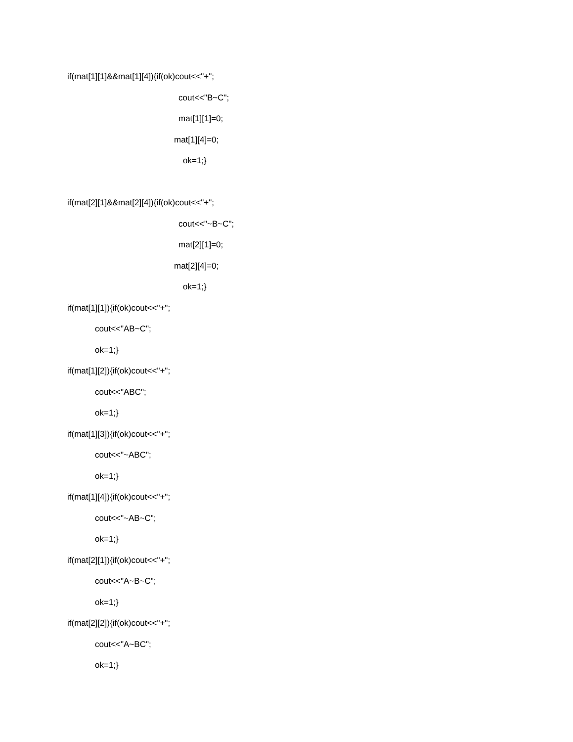if(mat[1][1]&&mat[1][4]){if(ok)cout<<"+";
cout<<"B~C";
mat[1][1]=0;
mat[1][4]=0;
ok=1;}
if(mat[2][1]&&mat[2][4]){if(ok)cout<<"+";
cout<<"~B~C";
mat[2][1]=0;
mat[2][4]=0;
ok=1;}
if(mat[1][1]){if(ok)cout<<"+";
cout<<"AB~C";
ok=1;}
if(mat[1][2]){if(ok)cout<<"+";
cout<<"ABC";
ok=1;}
if(mat[1][3]){if(ok)cout<<"+";
cout<<"~ABC";
ok=1;}
if(mat[1][4]){if(ok)cout<<"+";
cout<<"~AB~C";
ok=1;}
if(mat[2][1]){if(ok)cout<<"+";
cout<<"A~B~C";
ok=1;}
if(mat[2][2]){if(ok)cout<<"+";
cout<<"A~BC";
ok=1;}